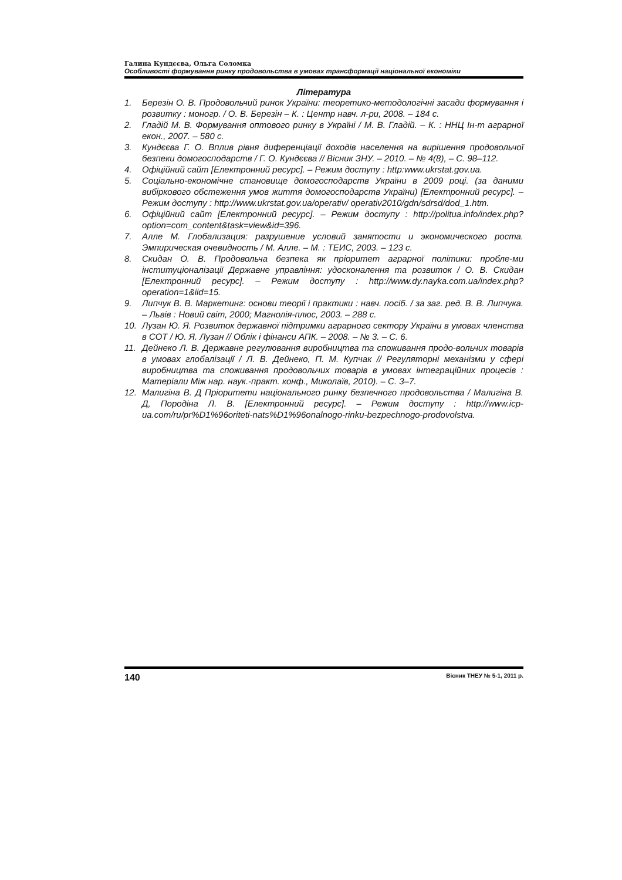Галина Кундєєва, Ольга Соломка
Особливості формування ринку продовольства в умовах трансформації національної економіки
Література
1. Березін О. В. Продовольчий ринок України: теоретико-методологічні засади формування і розвитку : моногр. / О. В. Березін – К. : Центр навч. л-ри, 2008. – 184 с.
2. Гладій М. В. Формування оптового ринку в Україні / М. В. Гладій. – К. : ННЦ Ін-т аграрної екон., 2007. – 580 с.
3. Кундєєва Г. О. Вплив рівня диференціації доходів населення на вирішення продовольчої безпеки домогосподарств / Г. О. Кундєєва // Вісник ЗНУ. – 2010. – № 4(8), – С. 98–112.
4. Офіційний сайт [Електронний ресурс]. – Режим доступу : http:www.ukrstat.gov.ua.
5. Соціально-економічне становище домогосподарств України в 2009 році. (за даними вибіркового обстеження умов життя домогосподарств України) [Електронний ресурс]. – Режим доступу : http://www.ukrstat.gov.ua/operativ/ operativ2010/gdn/sdrsd/dod_1.htm.
6. Офіційний сайт [Електронний ресурс]. – Режим доступу : http://politua.info/index.php?option=com_content&task=view&id=396.
7. Алле М. Глобализация: разрушение условий занятости и экономического роста. Эмпирическая очевидность / М. Алле. – М. : ТЕИС, 2003. – 123 с.
8. Скидан О. В. Продовольча безпека як пріоритет аграрної політики: пробле-ми інституціоналізації Державне управління: удосконалення та розвиток / О. В. Скидан [Електронний ресурс]. – Режим доступу : http://www.dy.nayka.com.ua/index.php?operation=1&iid=15.
9. Липчук В. В. Маркетинг: основи теорії і практики : навч. посіб. / за заг. ред. В. В. Липчука. – Львів : Новий світ, 2000; Магнолія-плюс, 2003. – 288 с.
10. Лузан Ю. Я. Розвиток державної підтримки аграрного сектору України в умовах членства в СОТ / Ю. Я. Лузан // Облік і фінанси АПК. – 2008. – № 3. – С. 6.
11. Дейнеко Л. В. Державне регулювання виробництва та споживання продо-вольчих товарів в умовах глобалізації / Л. В. Дейнеко, П. М. Купчак // Регуляторні механізми у сфері виробництва та споживання продовольчих товарів в умовах інтеграційних процесів : Матеріали Між нар. наук.-практ. конф., Миколаїв, 2010). – С. 3–7.
12. Малигіна В. Д Пріоритети національного ринку безпечного продовольства / Малигіна В. Д, Породіна Л. В. [Електронний ресурс]. – Режим доступу : http://www.icp-ua.com/ru/pr%D1%96oriteti-nats%D1%96onalnogo-rinku-bezpechnogo-prodovolstva.
140 Вісник ТНЕУ № 5-1, 2011 р.